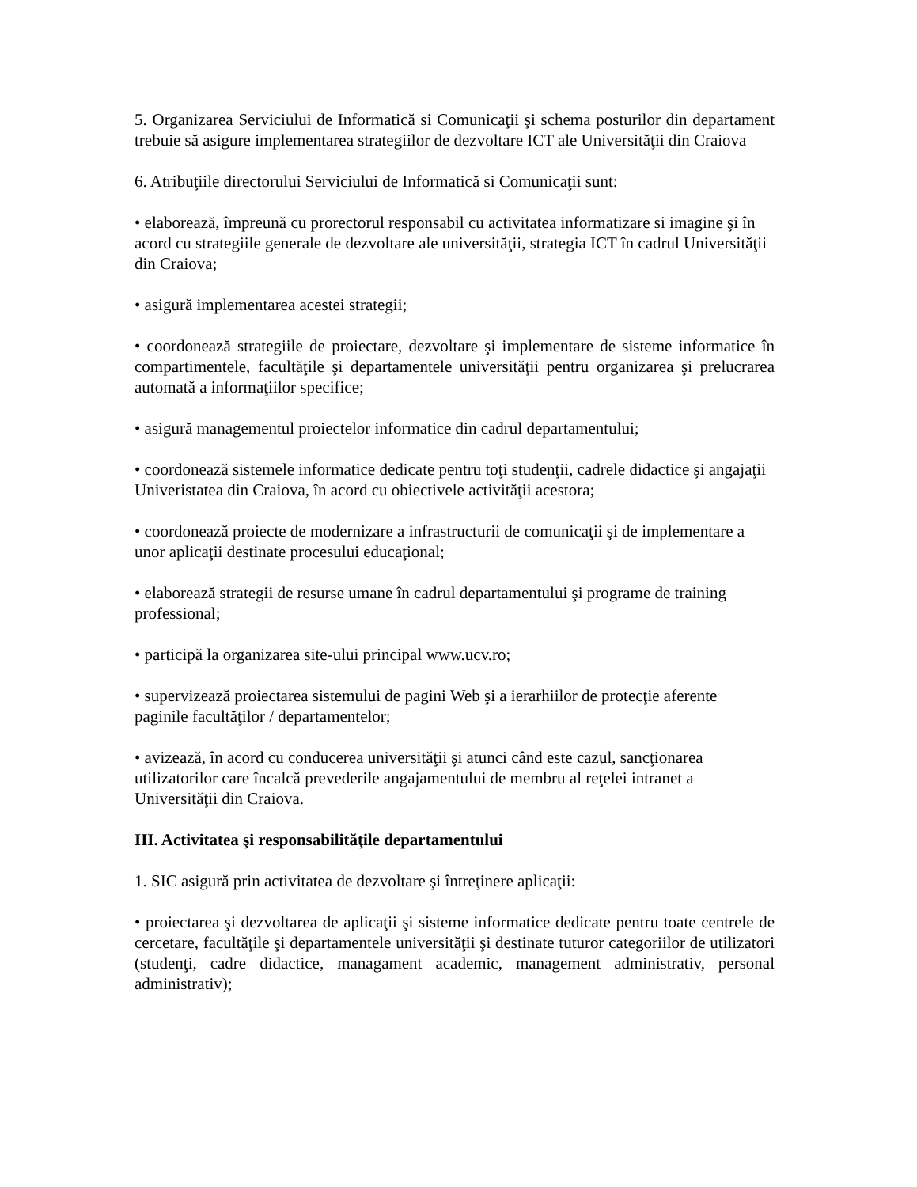5. Organizarea Serviciului de Informatică si Comunicaţii şi schema posturilor din departament trebuie să asigure implementarea strategiilor de dezvoltare ICT ale Universităţii din Craiova
6. Atribuţiile directorului Serviciului de Informatică si Comunicaţii sunt:
• elaborează, împreună cu prorectorul responsabil cu activitatea informatizare si imagine şi în acord cu strategiile generale de dezvoltare ale universităţii, strategia ICT în cadrul Universităţii din Craiova;
• asigură implementarea acestei strategii;
• coordonează strategiile de proiectare, dezvoltare şi implementare de sisteme informatice în compartimentele, facultăţile şi departamentele universităţii pentru organizarea şi prelucrarea automată a informaţiilor specifice;
• asigură managementul proiectelor informatice din cadrul departamentului;
• coordonează sistemele informatice dedicate pentru toţi studenţii, cadrele didactice şi angajaţii Univeristatea din Craiova, în acord cu obiectivele activităţii acestora;
• coordonează proiecte de modernizare a infrastructurii de comunicaţii şi de implementare a unor aplicaţii destinate procesului educaţional;
• elaborează strategii de resurse umane în cadrul departamentului şi programe de training professional;
• participă la organizarea site-ului principal www.ucv.ro;
• supervizează proiectarea sistemului de pagini Web şi a ierarhiilor de protecţie aferente paginile facultăţilor / departamentelor;
• avizează, în acord cu conducerea universităţii şi atunci când este cazul, sancţionarea utilizatorilor care încalcă prevederile angajamentului de membru al reţelei intranet a Universităţii din Craiova.
III. Activitatea şi responsabilităţile departamentului
1. SIC asigură prin activitatea de dezvoltare şi întreţinere aplicaţii:
• proiectarea şi dezvoltarea de aplicaţii şi sisteme informatice dedicate pentru toate centrele de cercetare, facultăţile şi departamentele universităţii şi destinate tuturor categoriilor de utilizatori (studenţi, cadre didactice, managament academic, management administrativ, personal administrativ);